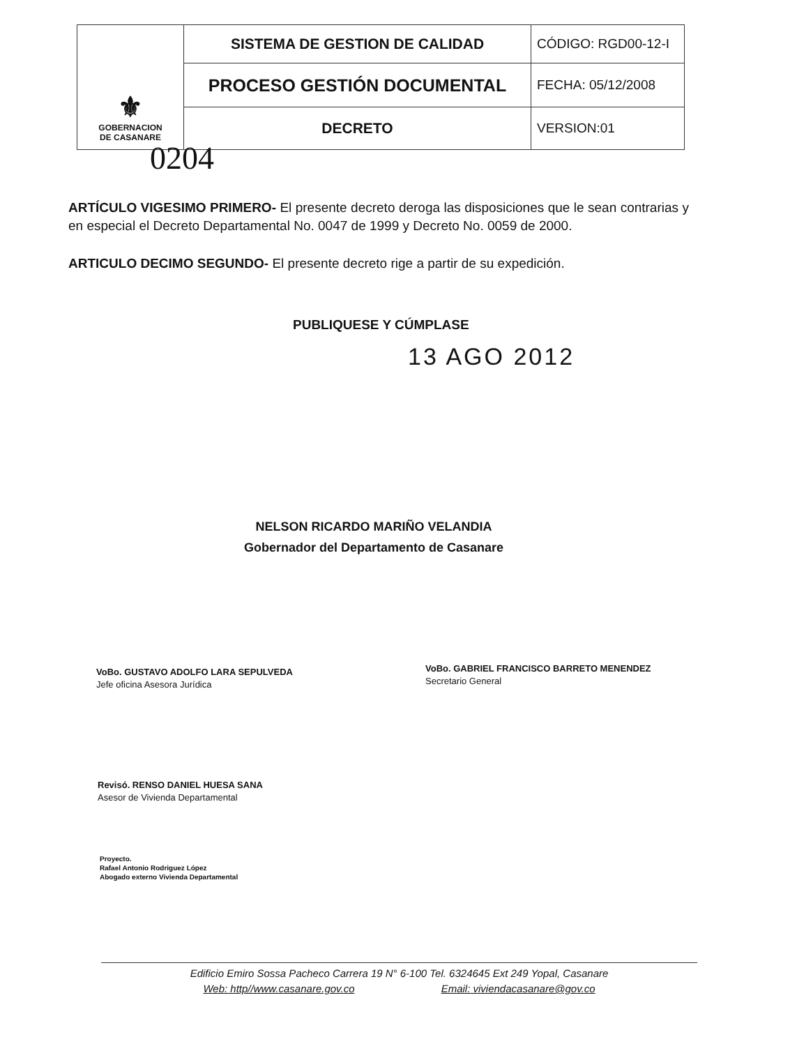| ⚜ GOBERNACION DE CASANARE | SISTEMA DE GESTION DE CALIDAD | CÓDIGO: RGD00-12-I |
| | PROCESO GESTIÓN DOCUMENTAL | FECHA: 05/12/2008 |
| | DECRETO | VERSION:01 |
0204
ARTÍCULO VIGESIMO PRIMERO- El presente decreto deroga las disposiciones que le sean contrarias y en especial el Decreto Departamental No. 0047 de 1999 y Decreto No. 0059 de 2000.
ARTICULO DECIMO SEGUNDO- El presente decreto rige a partir de su expedición.
PUBLIQUESE Y CÚMPLASE
13 AGO 2012
NELSON RICARDO MARIÑO VELANDIA
Gobernador del Departamento de Casanare
VoBo. GUSTAVO ADOLFO LARA SEPULVEDA
Jefe oficina Asesora Jurídica
VoBo. GABRIEL FRANCISCO BARRETO MENENDEZ
Secretario General
Revisó. RENSO DANIEL HUESA SANA
Asesor de Vivienda Departamental
Proyecto.
Rafael Antonio Rodriguez López
Abogado externo Vivienda Departamental
Edificio Emiro Sossa Pacheco Carrera 19 N° 6-100 Tel. 6324645 Ext 249 Yopal, Casanare
Web: http//www.casanare.gov.co Email: viviendacasanare@gov.co